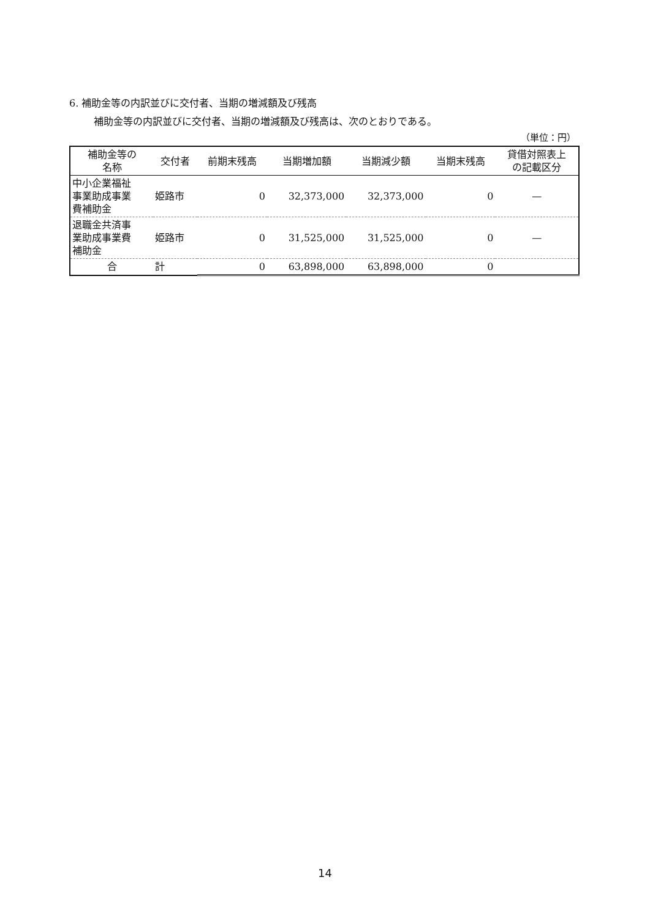6. 補助金等の内訳並びに交付者、当期の増減額及び残高
補助金等の内訳並びに交付者、当期の増減額及び残高は、次のとおりである。
（単位：円）
| 補助金等の 名称 | 交付者 | 前期末残高 | 当期増加額 | 当期減少額 | 当期末残高 | 貸借対照表上 の記載区分 |
| --- | --- | --- | --- | --- | --- | --- |
| 中小企業福祉 事業助成事業 費補助金 | 姫路市 | 0 | 32,373,000 | 32,373,000 | 0 | — |
| 退職金共済事 業助成事業費 補助金 | 姫路市 | 0 | 31,525,000 | 31,525,000 | 0 | — |
| 合 | 計 | 0 | 63,898,000 | 63,898,000 | 0 | |
14